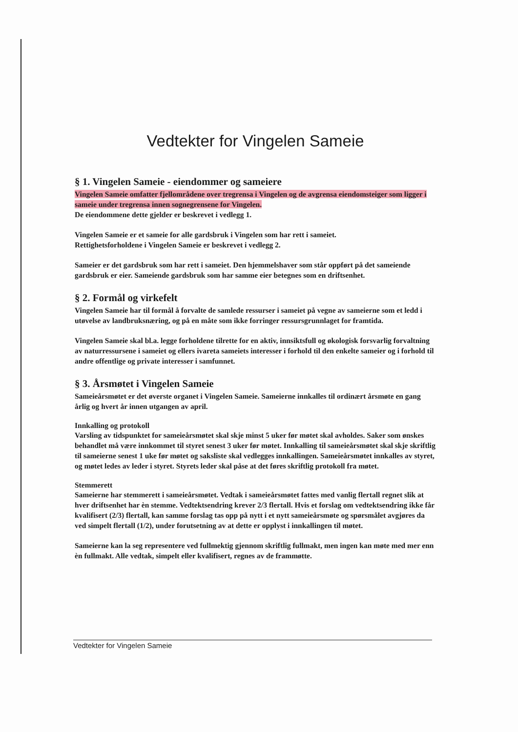Vedtekter for Vingelen Sameie
§ 1. Vingelen Sameie - eiendommer og sameiere
Vingelen Sameie omfatter fjellområdene over tregrensa i Vingelen og de avgrensa eiendomsteiger som ligger i sameie under tregrensa innen sognegrensene for Vingelen.
De eiendommene dette gjelder er beskrevet i vedlegg 1.
Vingelen Sameie er et sameie for alle gardsbruk i Vingelen som har rett i sameiet.
Rettighetsforholdene i Vingelen Sameie er beskrevet i vedlegg 2.
Sameier er det gardsbruk som har rett i sameiet. Den hjemmelshaver som står oppført på det sameiende gardsbruk er eier. Sameiende gardsbruk som har samme eier betegnes som en driftsenhet.
§ 2. Formål og virkefelt
Vingelen Sameie har til formål å forvalte de samlede ressurser i sameiet på vegne av sameierne som et ledd i utøvelse av landbruksnæring, og på en måte som ikke forringer ressursgrunnlaget for framtida.
Vingelen Sameie skal bl.a. legge forholdene tilrette for en aktiv, innsiktsfull og økologisk forsvarlig forvaltning av naturressursene i sameiet og ellers ivareta sameiets interesser i forhold til den enkelte sameier og i forhold til andre offentlige og private interesser i samfunnet.
§ 3. Årsmøtet i Vingelen Sameie
Sameieårsmøtet er det øverste organet i Vingelen Sameie. Sameierne innkalles til ordinært årsmøte en gang årlig og hvert år innen utgangen av april.
Innkalling og protokoll
Varsling av tidspunktet for sameieårsmøtet skal skje minst 5 uker før møtet skal avholdes. Saker som ønskes behandlet må være innkommet til styret senest 3 uker før møtet. Innkalling til sameieårsmøtet skal skje skriftlig til sameierne senest 1 uke før møtet og saksliste skal vedlegges innkallingen. Sameieårsmøtet innkalles av styret, og møtet ledes av leder i styret. Styrets leder skal påse at det føres skriftlig protokoll fra møtet.
Stemmerett
Sameierne har stemmerett i sameieårsmøtet. Vedtak i sameieårsmøtet fattes med vanlig flertall regnet slik at hver driftsenhet har èn stemme. Vedtektsendring krever 2/3 flertall. Hvis et forslag om vedtektsendring ikke får kvalifisert (2/3) flertall, kan samme forslag tas opp på nytt i et nytt sameieårsmøte og spørsmålet avgjøres da ved simpelt flertall (1/2), under forutsetning av at dette er opplyst i innkallingen til møtet.
Sameierne kan la seg representere ved fullmektig gjennom skriftlig fullmakt, men ingen kan møte med mer enn èn fullmakt. Alle vedtak, simpelt eller kvalifisert, regnes av de frammøtte.
Vedtekter for Vingelen Sameie